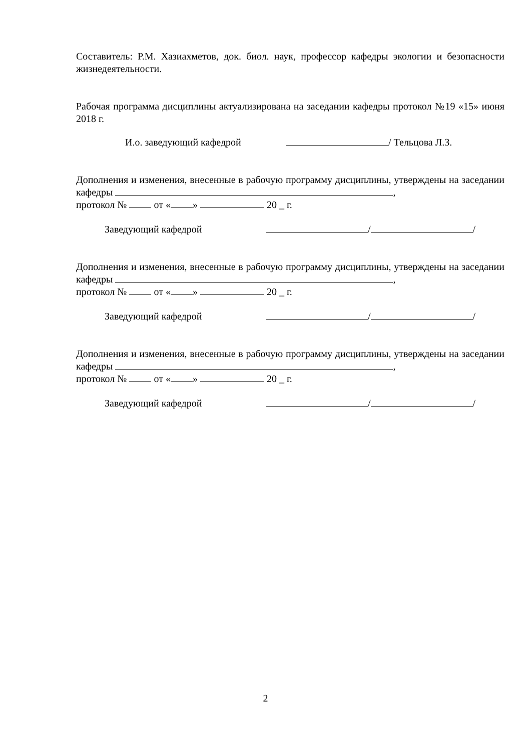Составитель: Р.М. Хазиахметов, док. биол. наук, профессор кафедры экологии и безопасности жизнедеятельности.
Рабочая программа дисциплины актуализирована на заседании кафедры протокол №19 «15» июня 2018 г.
И.о. заведующий кафедрой / Тельцова Л.З.
Дополнения и изменения, внесенные в рабочую программу дисциплины, утверждены на заседании кафедры ,
протокол № от « » 20 _ г.
Заведующий кафедрой / /
Дополнения и изменения, внесенные в рабочую программу дисциплины, утверждены на заседании кафедры ,
протокол № от « » 20 _ г.
Заведующий кафедрой / /
Дополнения и изменения, внесенные в рабочую программу дисциплины, утверждены на заседании кафедры ,
протокол № от « » 20 _ г.
Заведующий кафедрой / /
2